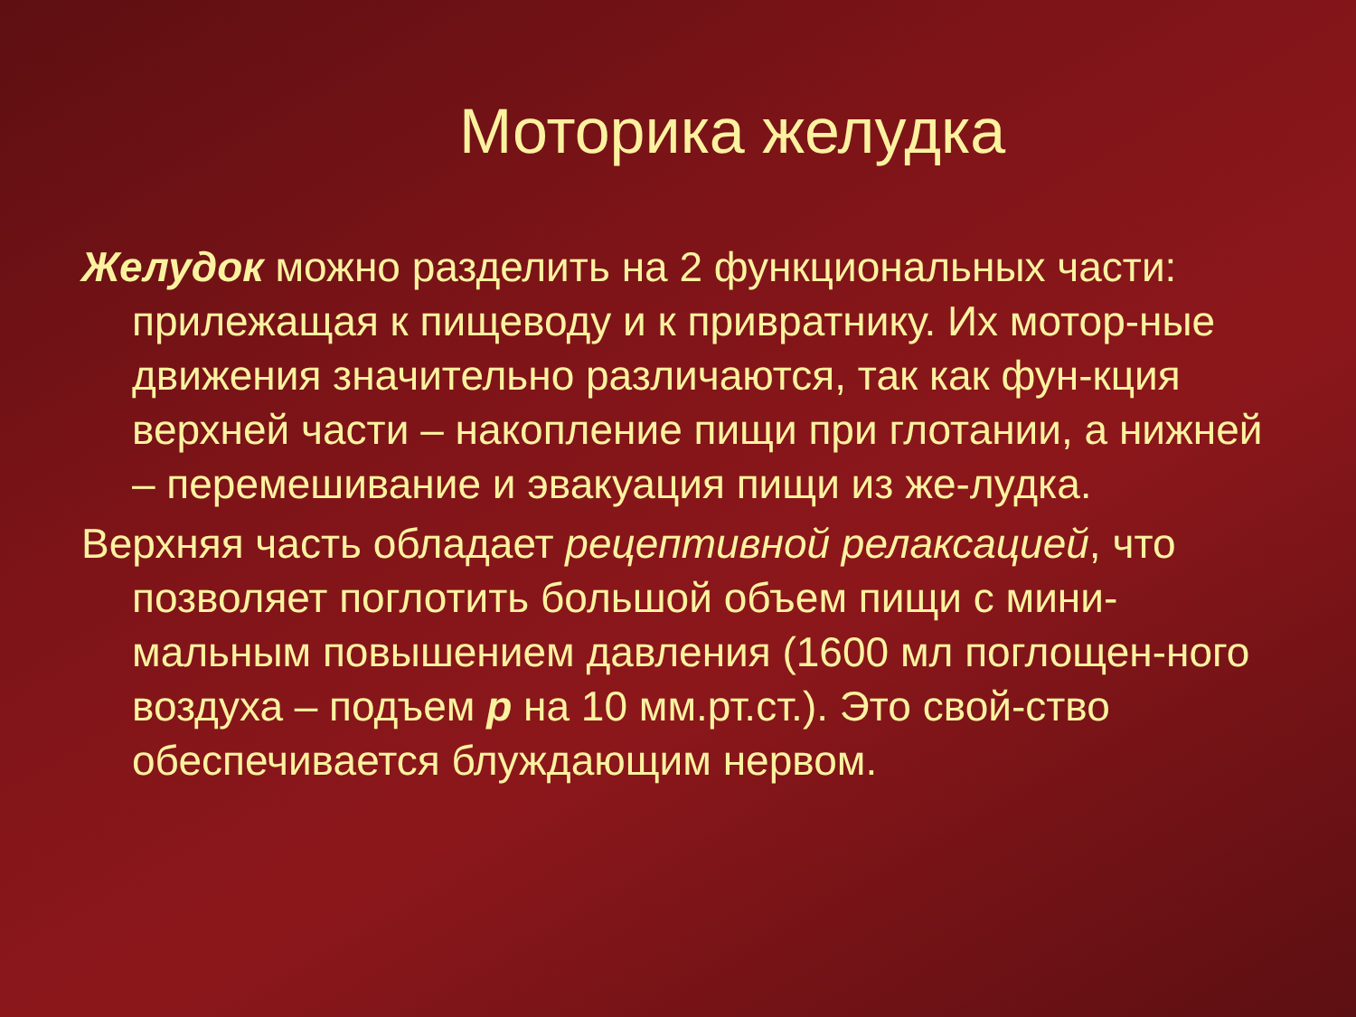Моторика желудка
Желудок можно разделить на 2 функциональных части: прилежащая к пищеводу и к привратнику. Их мотор-ные движения значительно различаются, так как фун-кция верхней части – накопление пищи при глотании, а нижней – перемешивание и эвакуация пищи из же-лудка.
Верхняя часть обладает рецептивной релаксацией, что позволяет поглотить большой объем пищи с мини-мальным повышением давления (1600 мл поглощен-ного воздуха – подъем р на 10 мм.рт.ст.). Это свой-ство обеспечивается блуждающим нервом.